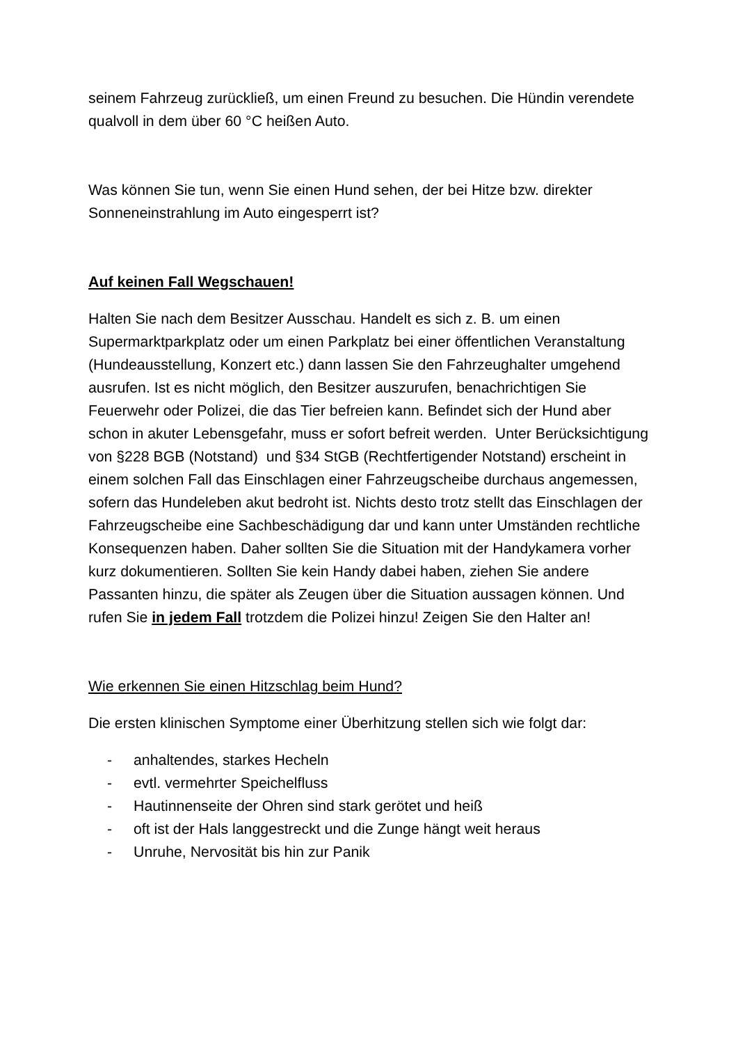seinem Fahrzeug zurückließ, um einen Freund zu besuchen. Die Hündin verendete qualvoll in dem über 60 °C heißen Auto.
Was können Sie tun, wenn Sie einen Hund sehen, der bei Hitze bzw. direkter Sonneneinstrahlung im Auto eingesperrt ist?
Auf keinen Fall Wegschauen!
Halten Sie nach dem Besitzer Ausschau. Handelt es sich z. B. um einen Supermarktparkplatz oder um einen Parkplatz bei einer öffentlichen Veranstaltung (Hundeausstellung, Konzert etc.) dann lassen Sie den Fahrzeughalter umgehend ausrufen. Ist es nicht möglich, den Besitzer auszurufen, benachrichtigen Sie Feuerwehr oder Polizei, die das Tier befreien kann. Befindet sich der Hund aber schon in akuter Lebensgefahr, muss er sofort befreit werden. Unter Berücksichtigung von §228 BGB (Notstand) und §34 StGB (Rechtfertigender Notstand) erscheint in einem solchen Fall das Einschlagen einer Fahrzeugscheibe durchaus angemessen, sofern das Hundeleben akut bedroht ist. Nichts desto trotz stellt das Einschlagen der Fahrzeugscheibe eine Sachbeschädigung dar und kann unter Umständen rechtliche Konsequenzen haben. Daher sollten Sie die Situation mit der Handykamera vorher kurz dokumentieren. Sollten Sie kein Handy dabei haben, ziehen Sie andere Passanten hinzu, die später als Zeugen über die Situation aussagen können. Und rufen Sie in jedem Fall trotzdem die Polizei hinzu! Zeigen Sie den Halter an!
Wie erkennen Sie einen Hitzschlag beim Hund?
Die ersten klinischen Symptome einer Überhitzung stellen sich wie folgt dar:
- anhaltendes, starkes Hecheln
- evtl. vermehrter Speichelfluss
- Hautinnenseite der Ohren sind stark gerötet und heiß
- oft ist der Hals langgestreckt und die Zunge hängt weit heraus
- Unruhe, Nervosität bis hin zur Panik